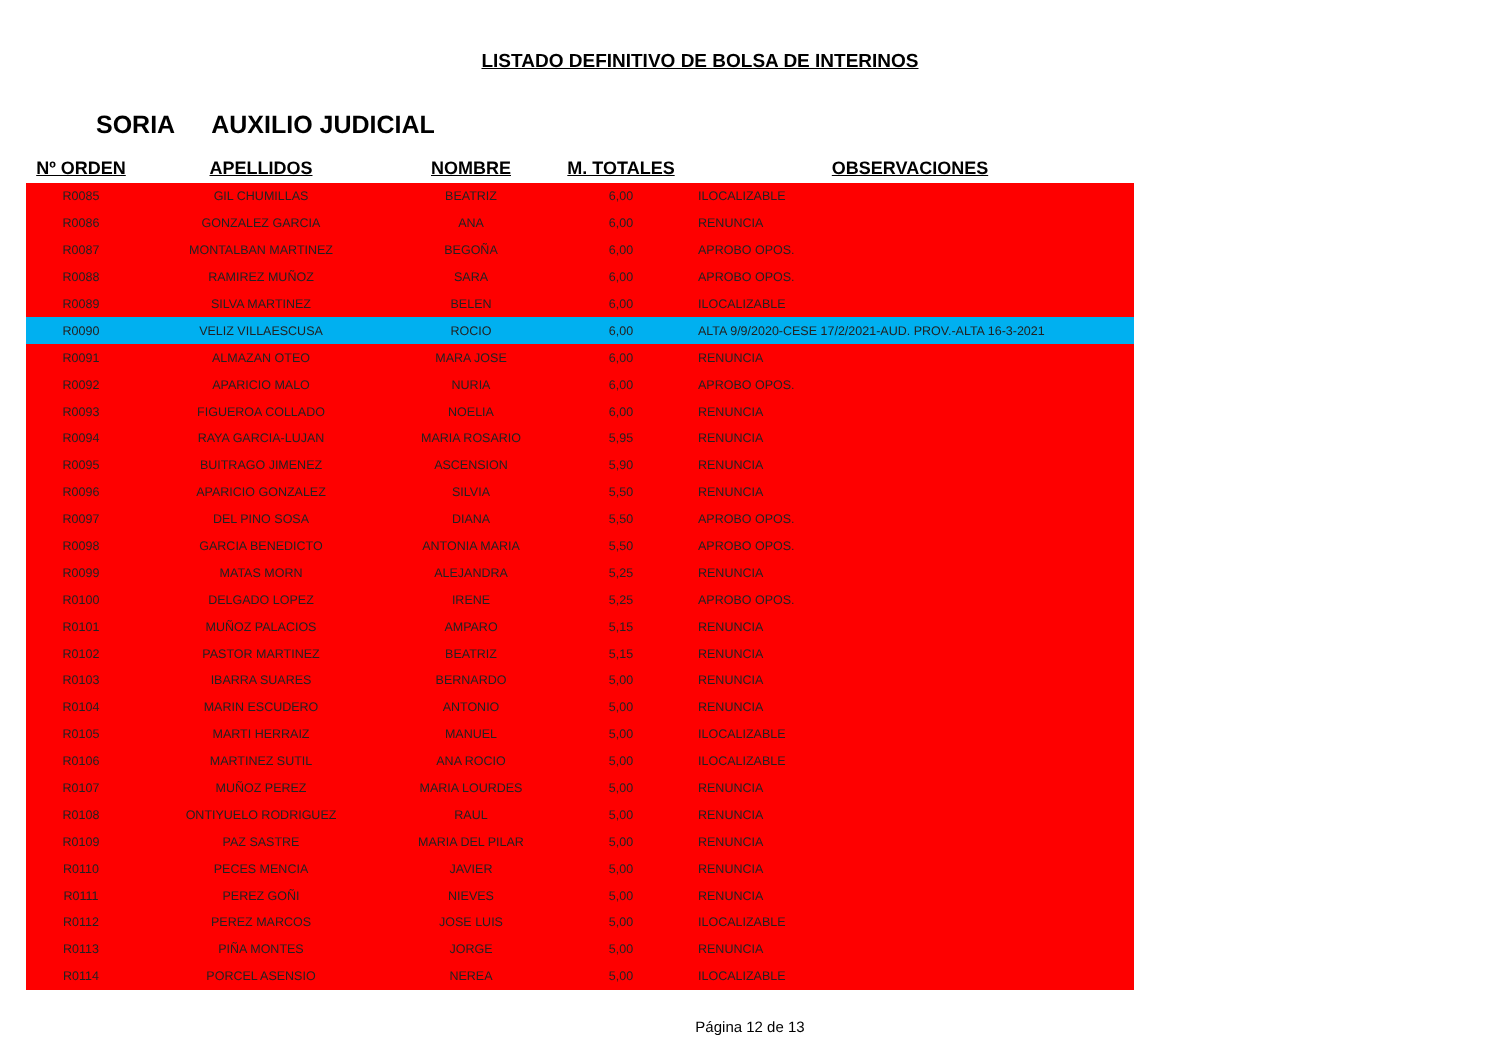LISTADO DEFINITIVO DE BOLSA DE INTERINOS
SORIA AUXILIO JUDICIAL
| Nº ORDEN | APELLIDOS | NOMBRE | M. TOTALES | OBSERVACIONES |
| --- | --- | --- | --- | --- |
| R0085 | GIL CHUMILLAS | BEATRIZ | 6,00 | ILOCALIZABLE |
| R0086 | GONZALEZ GARCIA | ANA | 6,00 | RENUNCIA |
| R0087 | MONTALBAN MARTINEZ | BEGOÑA | 6,00 | APROBO OPOS. |
| R0088 | RAMIREZ MUÑOZ | SARA | 6,00 | APROBO OPOS. |
| R0089 | SILVA MARTINEZ | BELEN | 6,00 | ILOCALIZABLE |
| R0090 | VELIZ VILLAESCUSA | ROCIO | 6,00 | ALTA 9/9/2020-CESE 17/2/2021-AUD. PROV.-ALTA 16-3-2021 |
| R0091 | ALMAZAN OTEO | MARA JOSE | 6,00 | RENUNCIA |
| R0092 | APARICIO MALO | NURIA | 6,00 | APROBO OPOS. |
| R0093 | FIGUEROA COLLADO | NOELIA | 6,00 | RENUNCIA |
| R0094 | RAYA GARCIA-LUJAN | MARIA ROSARIO | 5,95 | RENUNCIA |
| R0095 | BUITRAGO JIMENEZ | ASCENSION | 5,90 | RENUNCIA |
| R0096 | APARICIO GONZALEZ | SILVIA | 5,50 | RENUNCIA |
| R0097 | DEL PINO SOSA | DIANA | 5,50 | APROBO OPOS. |
| R0098 | GARCIA BENEDICTO | ANTONIA MARIA | 5,50 | APROBO OPOS. |
| R0099 | MATAS MORN | ALEJANDRA | 5,25 | RENUNCIA |
| R0100 | DELGADO LOPEZ | IRENE | 5,25 | APROBO OPOS. |
| R0101 | MUÑOZ PALACIOS | AMPARO | 5,15 | RENUNCIA |
| R0102 | PASTOR MARTINEZ | BEATRIZ | 5,15 | RENUNCIA |
| R0103 | IBARRA SUARES | BERNARDO | 5,00 | RENUNCIA |
| R0104 | MARIN ESCUDERO | ANTONIO | 5,00 | RENUNCIA |
| R0105 | MARTI HERRAIZ | MANUEL | 5,00 | ILOCALIZABLE |
| R0106 | MARTINEZ SUTIL | ANA ROCIO | 5,00 | ILOCALIZABLE |
| R0107 | MUÑOZ PEREZ | MARIA LOURDES | 5,00 | RENUNCIA |
| R0108 | ONTIYUELO RODRIGUEZ | RAUL | 5,00 | RENUNCIA |
| R0109 | PAZ SASTRE | MARIA DEL PILAR | 5,00 | RENUNCIA |
| R0110 | PECES MENCIA | JAVIER | 5,00 | RENUNCIA |
| R0111 | PEREZ GOÑI | NIEVES | 5,00 | RENUNCIA |
| R0112 | PEREZ MARCOS | JOSE LUIS | 5,00 | ILOCALIZABLE |
| R0113 | PIÑA MONTES | JORGE | 5,00 | RENUNCIA |
| R0114 | PORCEL ASENSIO | NEREA | 5,00 | ILOCALIZABLE |
Página 12 de 13